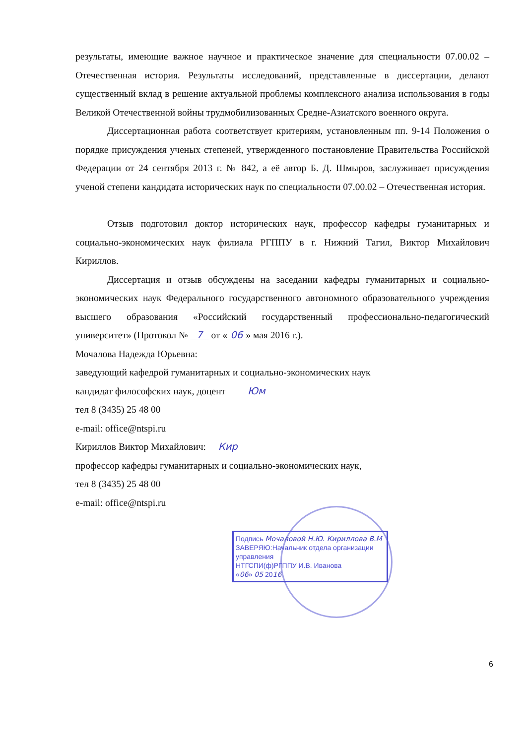результаты, имеющие важное научное и практическое значение для специальности 07.00.02 – Отечественная история. Результаты исследований, представленные в диссертации, делают существенный вклад в решение актуальной проблемы комплексного анализа использования в годы Великой Отечественной войны трудмобилизованных Средне-Азиатского военного округа.
Диссертационная работа соответствует критериям, установленным пп. 9-14 Положения о порядке присуждения ученых степеней, утвержденного постановление Правительства Российской Федерации от 24 сентября 2013 г. № 842, а её автор Б. Д. Шмыров, заслуживает присуждения ученой степени кандидата исторических наук по специальности 07.00.02 – Отечественная история.
Отзыв подготовил доктор исторических наук, профессор кафедры гуманитарных и социально-экономических наук филиала РГППУ в г. Нижний Тагил, Виктор Михайлович Кириллов.
Диссертация и отзыв обсуждены на заседании кафедры гуманитарных и социально-экономических наук Федерального государственного автономного образовательного учреждения высшего образования «Российский государственный профессионально-педагогический университет» (Протокол № 7 от « 06 » мая 2016 г.).
Мочалова Надежда Юрьевна:
заведующий кафедрой гуманитарных и социально-экономических наук
кандидат философских наук, доцент Юм
тел 8 (3435) 25 48 00
e-mail: office@ntspi.ru
Кириллов Виктор Михайлович: Кир
профессор кафедры гуманитарных и социально-экономических наук,
тел 8 (3435) 25 48 00
e-mail: office@ntspi.ru
Подпись Мочаловой Н.Ю. Кириллова В.М
ЗАВЕРЯЮ:Начальник отдела организации управления
НТГСПИ(ф)РГППУ И.В. Иванова
«06» 05 2016
6